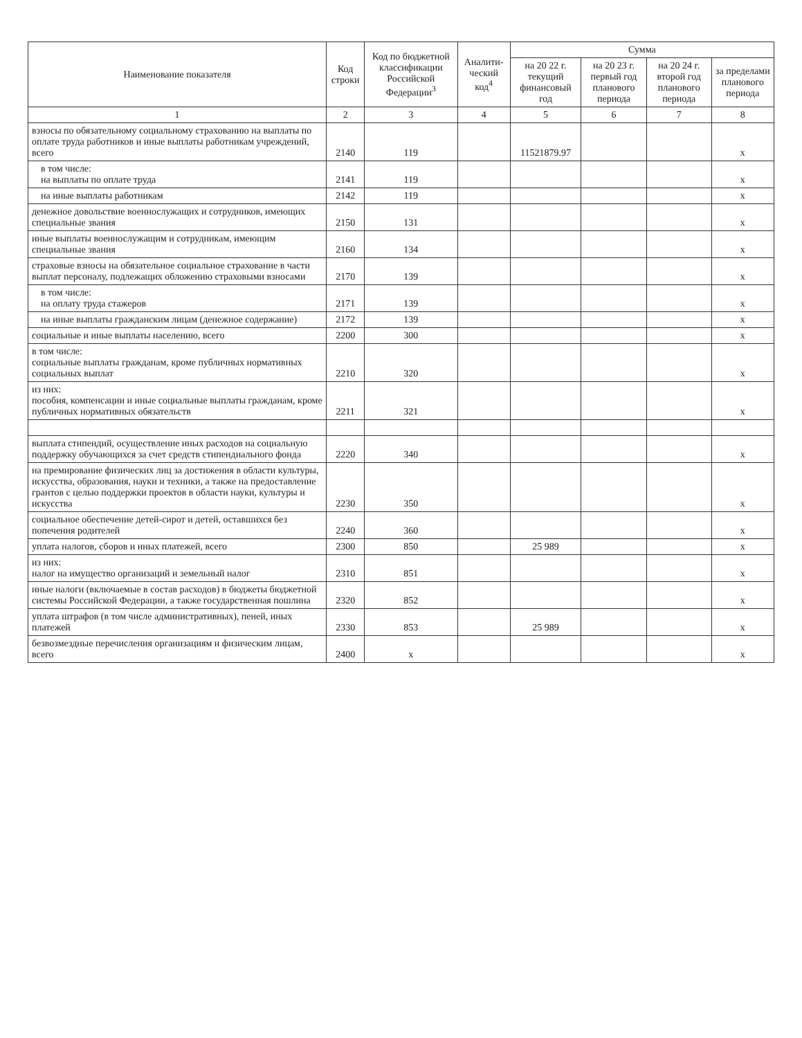| Наименование показателя | Код строки | Код по бюджетной классификации Российской Федерации<sup>3</sup> | Аналити-ческий код<sup>4</sup> | Сумма | | | |
| --- | --- | --- | --- | --- | --- | --- | --- |
| | | | | на 20 22 г. текущий финансовый год | на 20 23 г. первый год планового периода | на 20 24 г. второй год планового периода | за пределами планового периода |
| 1 | 2 | 3 | 4 | 5 | 6 | 7 | 8 |
| взносы по обязательному социальному страхованию на выплаты по оплате труда работников и иные выплаты работникам учреждений, всего | 2140 | 119 | | 11521879.97 | | | x |
| в том числе: на выплаты по оплате труда | 2141 | 119 | | | | | x |
| на иные выплаты работникам | 2142 | 119 | | | | | x |
| денежное довольствие военнослужащих и сотрудников, имеющих специальные звания | 2150 | 131 | | | | | x |
| иные выплаты военнослужащим и сотрудникам, имеющим специальные звания | 2160 | 134 | | | | | x |
| страховые взносы на обязательное социальное страхование в части выплат персоналу, подлежащих обложению страховыми взносами | 2170 | 139 | | | | | x |
| в том числе: на оплату труда стажеров | 2171 | 139 | | | | | x |
| на иные выплаты гражданским лицам (денежное содержание) | 2172 | 139 | | | | | x |
| социальные и иные выплаты населению, всего | 2200 | 300 | | | | | x |
| в том числе: социальные выплаты гражданам, кроме публичных нормативных социальных выплат | 2210 | 320 | | | | | x |
| из них: пособия, компенсации и иные социальные выплаты гражданам, кроме публичных нормативных обязательств | 2211 | 321 | | | | | x |
| выплата стипендий, осуществление иных расходов на социальную поддержку обучающихся за счет средств стипендиального фонда | 2220 | 340 | | | | | x |
| на премирование физических лиц за достижения в области культуры, искусства, образования, науки и техники, а также на предоставление грантов с целью поддержки проектов в области науки, культуры и искусства | 2230 | 350 | | | | | x |
| социальное обеспечение детей-сирот и детей, оставшихся без попечения родителей | 2240 | 360 | | | | | x |
| уплата налогов, сборов и иных платежей, всего | 2300 | 850 | | 25 989 | | | x |
| из них: налог на имущество организаций и земельный налог | 2310 | 851 | | | | | x |
| иные налоги (включаемые в состав расходов) в бюджеты бюджетной системы Российской Федерации, а также государственная пошлина | 2320 | 852 | | | | | x |
| уплата штрафов (в том числе административных), пеней, иных платежей | 2330 | 853 | | 25 989 | | | x |
| безвозмездные перечисления организациям и физическим лицам, всего | 2400 | x | | | | | x |